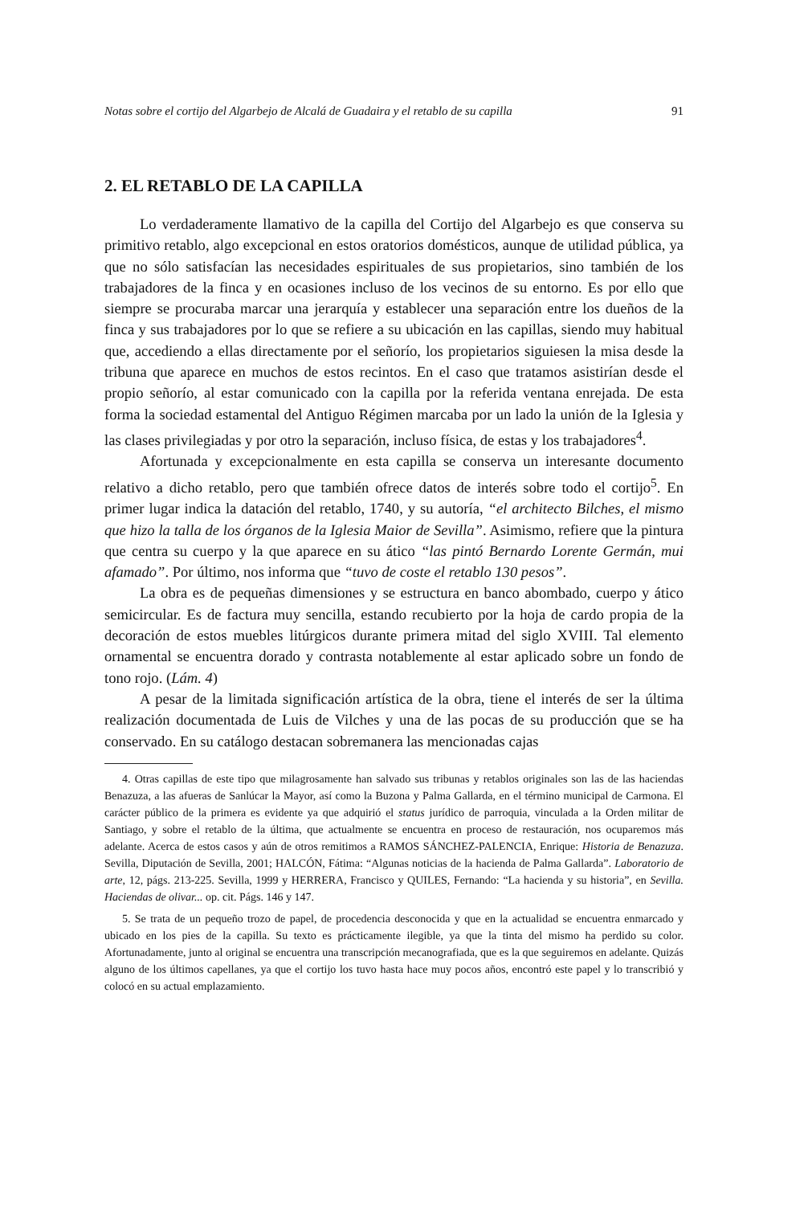Notas sobre el cortijo del Algarbejo de Alcalá de Guadaira y el retablo de su capilla 91
2. EL RETABLO DE LA CAPILLA
Lo verdaderamente llamativo de la capilla del Cortijo del Algarbejo es que conserva su primitivo retablo, algo excepcional en estos oratorios domésticos, aunque de utilidad pública, ya que no sólo satisfacían las necesidades espirituales de sus propietarios, sino también de los trabajadores de la finca y en ocasiones incluso de los vecinos de su entorno. Es por ello que siempre se procuraba marcar una jerarquía y establecer una separación entre los dueños de la finca y sus trabajadores por lo que se refiere a su ubicación en las capillas, siendo muy habitual que, accediendo a ellas directamente por el señorío, los propietarios siguiesen la misa desde la tribuna que aparece en muchos de estos recintos. En el caso que tratamos asistirían desde el propio señorío, al estar comunicado con la capilla por la referida ventana enrejada. De esta forma la sociedad estamental del Antiguo Régimen marcaba por un lado la unión de la Iglesia y las clases privilegiadas y por otro la separación, incluso física, de estas y los trabajadores<sup>4</sup>.
Afortunada y excepcionalmente en esta capilla se conserva un interesante documento relativo a dicho retablo, pero que también ofrece datos de interés sobre todo el cortijo<sup>5</sup>. En primer lugar indica la datación del retablo, 1740, y su autoría, “el architecto Bilches, el mismo que hizo la talla de los órganos de la Iglesia Maior de Sevilla”. Asimismo, refiere que la pintura que centra su cuerpo y la que aparece en su ático “las pintó Bernardo Lorente Germán, mui afamado”. Por último, nos informa que “tuvo de coste el retablo 130 pesos”.
La obra es de pequeñas dimensiones y se estructura en banco abombado, cuerpo y ático semicircular. Es de factura muy sencilla, estando recubierto por la hoja de cardo propia de la decoración de estos muebles litúrgicos durante primera mitad del siglo XVIII. Tal elemento ornamental se encuentra dorado y contrasta notablemente al estar aplicado sobre un fondo de tono rojo. (Lám. 4)
A pesar de la limitada significación artística de la obra, tiene el interés de ser la última realización documentada de Luis de Vilches y una de las pocas de su producción que se ha conservado. En su catálogo destacan sobremanera las mencionadas cajas
4. Otras capillas de este tipo que milagrosamente han salvado sus tribunas y retablos originales son las de las haciendas Benazuza, a las afueras de Sanlúcar la Mayor, así como la Buzona y Palma Gallarda, en el término municipal de Carmona. El carácter público de la primera es evidente ya que adquirió el status jurídico de parroquia, vinculada a la Orden militar de Santiago, y sobre el retablo de la última, que actualmente se encuentra en proceso de restauración, nos ocuparemos más adelante. Acerca de estos casos y aún de otros remitimos a RAMOS SÁNCHEZ-PALENCIA, Enrique: Historia de Benazuza. Sevilla, Diputación de Sevilla, 2001; HALCÓN, Fátima: “Algunas noticias de la hacienda de Palma Gallarda”. Laboratorio de arte, 12, págs. 213-225. Sevilla, 1999 y HERRERA, Francisco y QUILES, Fernando: “La hacienda y su historia”, en Sevilla. Haciendas de olivar... op. cit. Págs. 146 y 147.
5. Se trata de un pequeño trozo de papel, de procedencia desconocida y que en la actualidad se encuentra enmarcado y ubicado en los pies de la capilla. Su texto es prácticamente ilegible, ya que la tinta del mismo ha perdido su color. Afortunadamente, junto al original se encuentra una transcripción mecanografiada, que es la que seguiremos en adelante. Quizás alguno de los últimos capellanes, ya que el cortijo los tuvo hasta hace muy pocos años, encontró este papel y lo transcribió y colocó en su actual emplazamiento.